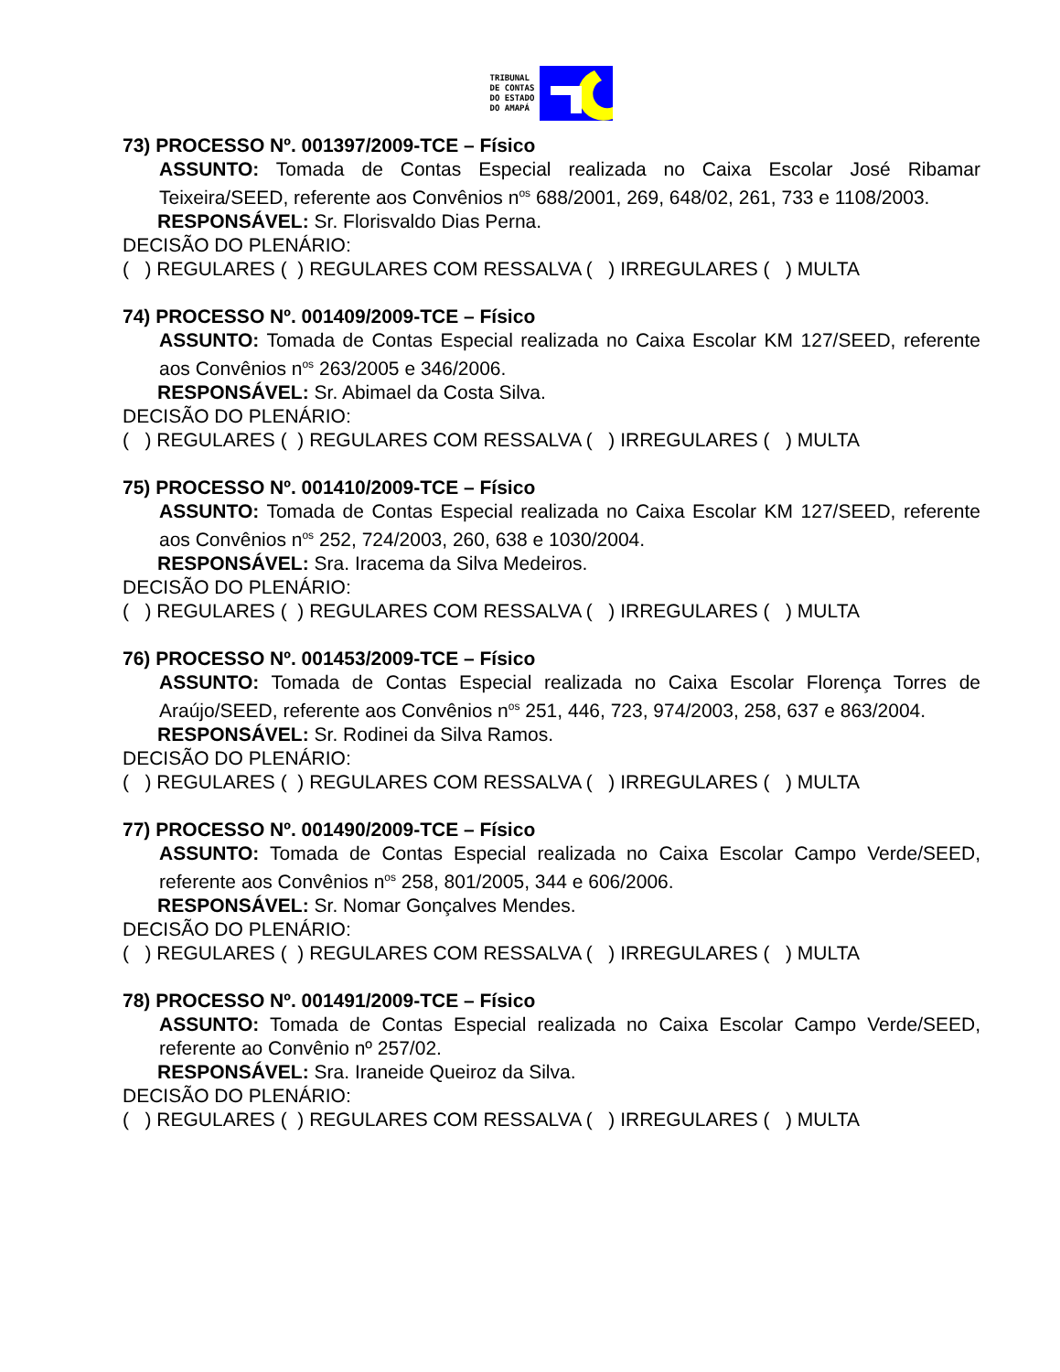TRIBUNAL
DE CONTAS
DO ESTADO
DO AMAPÁ
73) PROCESSO Nº. 001397/2009-TCE – Físico
ASSUNTO: Tomada de Contas Especial realizada no Caixa Escolar José Ribamar Teixeira/SEED, referente aos Convênios n<sup>os</sup> 688/2001, 269, 648/02, 261, 733 e 1108/2003.
RESPONSÁVEL: Sr. Florisvaldo Dias Perna.
DECISÃO DO PLENÁRIO:
( ) REGULARES ( ) REGULARES COM RESSALVA ( ) IRREGULARES ( ) MULTA
74) PROCESSO Nº. 001409/2009-TCE – Físico
ASSUNTO: Tomada de Contas Especial realizada no Caixa Escolar KM 127/SEED, referente aos Convênios n<sup>os</sup> 263/2005 e 346/2006.
RESPONSÁVEL: Sr. Abimael da Costa Silva.
DECISÃO DO PLENÁRIO:
( ) REGULARES ( ) REGULARES COM RESSALVA ( ) IRREGULARES ( ) MULTA
75) PROCESSO Nº. 001410/2009-TCE – Físico
ASSUNTO: Tomada de Contas Especial realizada no Caixa Escolar KM 127/SEED, referente aos Convênios n<sup>os</sup> 252, 724/2003, 260, 638 e 1030/2004.
RESPONSÁVEL: Sra. Iracema da Silva Medeiros.
DECISÃO DO PLENÁRIO:
( ) REGULARES ( ) REGULARES COM RESSALVA ( ) IRREGULARES ( ) MULTA
76) PROCESSO Nº. 001453/2009-TCE – Físico
ASSUNTO: Tomada de Contas Especial realizada no Caixa Escolar Florença Torres de Araújo/SEED, referente aos Convênios n<sup>os</sup> 251, 446, 723, 974/2003, 258, 637 e 863/2004.
RESPONSÁVEL: Sr. Rodinei da Silva Ramos.
DECISÃO DO PLENÁRIO:
( ) REGULARES ( ) REGULARES COM RESSALVA ( ) IRREGULARES ( ) MULTA
77) PROCESSO Nº. 001490/2009-TCE – Físico
ASSUNTO: Tomada de Contas Especial realizada no Caixa Escolar Campo Verde/SEED, referente aos Convênios n<sup>os</sup> 258, 801/2005, 344 e 606/2006.
RESPONSÁVEL: Sr. Nomar Gonçalves Mendes.
DECISÃO DO PLENÁRIO:
( ) REGULARES ( ) REGULARES COM RESSALVA ( ) IRREGULARES ( ) MULTA
78) PROCESSO Nº. 001491/2009-TCE – Físico
ASSUNTO: Tomada de Contas Especial realizada no Caixa Escolar Campo Verde/SEED, referente ao Convênio nº 257/02.
RESPONSÁVEL: Sra. Iraneide Queiroz da Silva.
DECISÃO DO PLENÁRIO:
( ) REGULARES ( ) REGULARES COM RESSALVA ( ) IRREGULARES ( ) MULTA